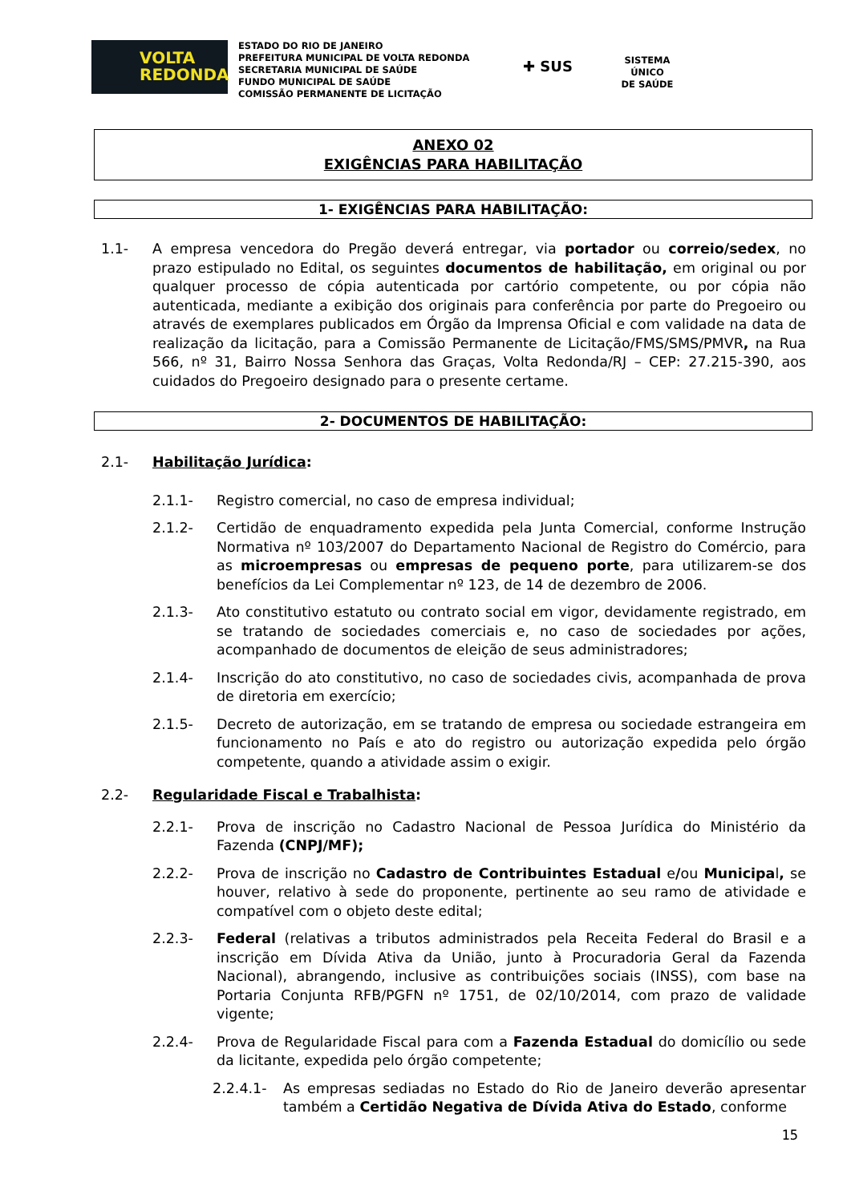VOLTA
REDONDA
ESTADO DO RIO DE JANEIRO
PREFEITURA MUNICIPAL DE VOLTA REDONDA
SECRETARIA MUNICIPAL DE SAÚDE
FUNDO MUNICIPAL DE SAÚDE
COMISSÃO PERMANENTE DE LICITAÇÃO
✚ SUS
SISTEMA
ÚNICO
DE SAÚDE
ANEXO 02
EXIGÊNCIAS PARA HABILITAÇÃO
1- EXIGÊNCIAS PARA HABILITAÇÃO:
1.1- A empresa vencedora do Pregão deverá entregar, via portador ou correio/sedex, no prazo estipulado no Edital, os seguintes documentos de habilitação, em original ou por qualquer processo de cópia autenticada por cartório competente, ou por cópia não autenticada, mediante a exibição dos originais para conferência por parte do Pregoeiro ou através de exemplares publicados em Órgão da Imprensa Oficial e com validade na data de realização da licitação, para a Comissão Permanente de Licitação/FMS/SMS/PMVR, na Rua 566, nº 31, Bairro Nossa Senhora das Graças, Volta Redonda/RJ – CEP: 27.215-390, aos cuidados do Pregoeiro designado para o presente certame.
2- DOCUMENTOS DE HABILITAÇÃO:
2.1- Habilitação Jurídica:
2.1.1- Registro comercial, no caso de empresa individual;
2.1.2- Certidão de enquadramento expedida pela Junta Comercial, conforme Instrução Normativa nº 103/2007 do Departamento Nacional de Registro do Comércio, para as microempresas ou empresas de pequeno porte, para utilizarem-se dos benefícios da Lei Complementar nº 123, de 14 de dezembro de 2006.
2.1.3- Ato constitutivo estatuto ou contrato social em vigor, devidamente registrado, em se tratando de sociedades comerciais e, no caso de sociedades por ações, acompanhado de documentos de eleição de seus administradores;
2.1.4- Inscrição do ato constitutivo, no caso de sociedades civis, acompanhada de prova de diretoria em exercício;
2.1.5- Decreto de autorização, em se tratando de empresa ou sociedade estrangeira em funcionamento no País e ato do registro ou autorização expedida pelo órgão competente, quando a atividade assim o exigir.
2.2- Regularidade Fiscal e Trabalhista:
2.2.1- Prova de inscrição no Cadastro Nacional de Pessoa Jurídica do Ministério da Fazenda (CNPJ/MF);
2.2.2- Prova de inscrição no Cadastro de Contribuintes Estadual e/ou Municipal, se houver, relativo à sede do proponente, pertinente ao seu ramo de atividade e compatível com o objeto deste edital;
2.2.3- Federal (relativas a tributos administrados pela Receita Federal do Brasil e a inscrição em Dívida Ativa da União, junto à Procuradoria Geral da Fazenda Nacional), abrangendo, inclusive as contribuições sociais (INSS), com base na Portaria Conjunta RFB/PGFN nº 1751, de 02/10/2014, com prazo de validade vigente;
2.2.4- Prova de Regularidade Fiscal para com a Fazenda Estadual do domicílio ou sede da licitante, expedida pelo órgão competente;
2.2.4.1- As empresas sediadas no Estado do Rio de Janeiro deverão apresentar também a Certidão Negativa de Dívida Ativa do Estado, conforme
15